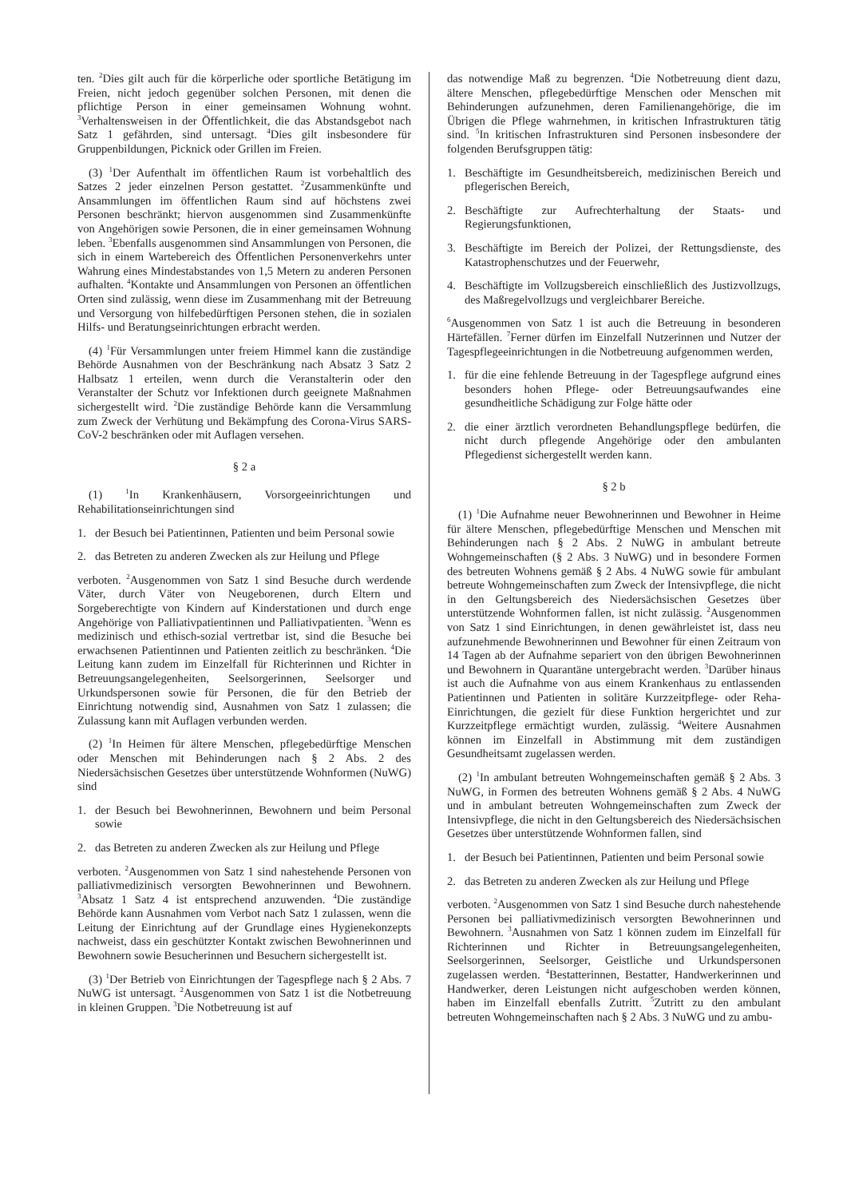ten. <sup>2</sup>Dies gilt auch für die körperliche oder sportliche Betätigung im Freien, nicht jedoch gegenüber solchen Personen, mit denen die pflichtige Person in einer gemeinsamen Wohnung wohnt. <sup>3</sup>Verhaltensweisen in der Öffentlichkeit, die das Abstandsgebot nach Satz 1 gefährden, sind untersagt. <sup>4</sup>Dies gilt insbesondere für Gruppenbildungen, Picknick oder Grillen im Freien.
(3) <sup>1</sup>Der Aufenthalt im öffentlichen Raum ist vorbehaltlich des Satzes 2 jeder einzelnen Person gestattet. <sup>2</sup>Zusammenkünfte und Ansammlungen im öffentlichen Raum sind auf höchstens zwei Personen beschränkt; hiervon ausgenommen sind Zusammenkünfte von Angehörigen sowie Personen, die in einer gemeinsamen Wohnung leben. <sup>3</sup>Ebenfalls ausgenommen sind Ansammlungen von Personen, die sich in einem Wartebereich des Öffentlichen Personenverkehrs unter Wahrung eines Mindestabstandes von 1,5 Metern zu anderen Personen aufhalten. <sup>4</sup>Kontakte und Ansammlungen von Personen an öffentlichen Orten sind zulässig, wenn diese im Zusammenhang mit der Betreuung und Versorgung von hilfebedürftigen Personen stehen, die in sozialen Hilfs- und Beratungseinrichtungen erbracht werden.
(4) <sup>1</sup>Für Versammlungen unter freiem Himmel kann die zuständige Behörde Ausnahmen von der Beschränkung nach Absatz 3 Satz 2 Halbsatz 1 erteilen, wenn durch die Veranstalterin oder den Veranstalter der Schutz vor Infektionen durch geeignete Maßnahmen sichergestellt wird. <sup>2</sup>Die zuständige Behörde kann die Versammlung zum Zweck der Verhütung und Bekämpfung des Corona-Virus SARS-CoV-2 beschränken oder mit Auflagen versehen.
§ 2 a
(1) <sup>1</sup>In Krankenhäusern, Vorsorgeeinrichtungen und Rehabilitationseinrichtungen sind
1. der Besuch bei Patientinnen, Patienten und beim Personal sowie
2. das Betreten zu anderen Zwecken als zur Heilung und Pflege
verboten. <sup>2</sup>Ausgenommen von Satz 1 sind Besuche durch werdende Väter, durch Väter von Neugeborenen, durch Eltern und Sorgeberechtigte von Kindern auf Kinderstationen und durch enge Angehörige von Palliativpatientinnen und Palliativpatienten. <sup>3</sup>Wenn es medizinisch und ethisch-sozial vertretbar ist, sind die Besuche bei erwachsenen Patientinnen und Patienten zeitlich zu beschränken. <sup>4</sup>Die Leitung kann zudem im Einzelfall für Richterinnen und Richter in Betreuungsangelegenheiten, Seelsorgerinnen, Seelsorger und Urkundspersonen sowie für Personen, die für den Betrieb der Einrichtung notwendig sind, Ausnahmen von Satz 1 zulassen; die Zulassung kann mit Auflagen verbunden werden.
(2) <sup>1</sup>In Heimen für ältere Menschen, pflegebedürftige Menschen oder Menschen mit Behinderungen nach § 2 Abs. 2 des Niedersächsischen Gesetzes über unterstützende Wohnformen (NuWG) sind
1. der Besuch bei Bewohnerinnen, Bewohnern und beim Personal sowie
2. das Betreten zu anderen Zwecken als zur Heilung und Pflege
verboten. <sup>2</sup>Ausgenommen von Satz 1 sind nahestehende Personen von palliativmedizinisch versorgten Bewohnerinnen und Bewohnern. <sup>3</sup>Absatz 1 Satz 4 ist entsprechend anzuwenden. <sup>4</sup>Die zuständige Behörde kann Ausnahmen vom Verbot nach Satz 1 zulassen, wenn die Leitung der Einrichtung auf der Grundlage eines Hygienekonzepts nachweist, dass ein geschützter Kontakt zwischen Bewohnerinnen und Bewohnern sowie Besucherinnen und Besuchern sichergestellt ist.
(3) <sup>1</sup>Der Betrieb von Einrichtungen der Tagespflege nach § 2 Abs. 7 NuWG ist untersagt. <sup>2</sup>Ausgenommen von Satz 1 ist die Notbetreuung in kleinen Gruppen. <sup>3</sup>Die Notbetreuung ist auf
das notwendige Maß zu begrenzen. <sup>4</sup>Die Notbetreuung dient dazu, ältere Menschen, pflegebedürftige Menschen oder Menschen mit Behinderungen aufzunehmen, deren Familienangehörige, die im Übrigen die Pflege wahrnehmen, in kritischen Infrastrukturen tätig sind. <sup>5</sup>In kritischen Infrastrukturen sind Personen insbesondere der folgenden Berufsgruppen tätig:
1. Beschäftigte im Gesundheitsbereich, medizinischen Bereich und pflegerischen Bereich,
2. Beschäftigte zur Aufrechterhaltung der Staats- und Regierungsfunktionen,
3. Beschäftigte im Bereich der Polizei, der Rettungsdienste, des Katastrophenschutzes und der Feuerwehr,
4. Beschäftigte im Vollzugsbereich einschließlich des Justizvollzugs, des Maßregelvollzugs und vergleichbarer Bereiche.
<sup>6</sup> Ausgenommen von Satz 1 ist auch die Betreuung in besonderen Härtefällen. <sup>7</sup>Ferner dürfen im Einzelfall Nutzerinnen und Nutzer der Tagespflegeeinrichtungen in die Notbetreuung aufgenommen werden,
1. für die eine fehlende Betreuung in der Tagespflege aufgrund eines besonders hohen Pflege- oder Betreuungsaufwandes eine gesundheitliche Schädigung zur Folge hätte oder
2. die einer ärztlich verordneten Behandlungspflege bedürfen, die nicht durch pflegende Angehörige oder den ambulanten Pflegedienst sichergestellt werden kann.
§ 2 b
(1) <sup>1</sup>Die Aufnahme neuer Bewohnerinnen und Bewohner in Heime für ältere Menschen, pflegebedürftige Menschen und Menschen mit Behinderungen nach § 2 Abs. 2 NuWG in ambulant betreute Wohngemeinschaften (§ 2 Abs. 3 NuWG) und in besondere Formen des betreuten Wohnens gemäß § 2 Abs. 4 NuWG sowie für ambulant betreute Wohngemeinschaften zum Zweck der Intensivpflege, die nicht in den Geltungsbereich des Niedersächsischen Gesetzes über unterstützende Wohnformen fallen, ist nicht zulässig. <sup>2</sup>Ausgenommen von Satz 1 sind Einrichtungen, in denen gewährleistet ist, dass neu aufzunehmende Bewohnerinnen und Bewohner für einen Zeitraum von 14 Tagen ab der Aufnahme separiert von den übrigen Bewohnerinnen und Bewohnern in Quarantäne untergebracht werden. <sup>3</sup>Darüber hinaus ist auch die Aufnahme von aus einem Krankenhaus zu entlassenden Patientinnen und Patienten in solitäre Kurzzeitpflege- oder Reha-Einrichtungen, die gezielt für diese Funktion hergerichtet und zur Kurzzeitpflege ermächtigt wurden, zulässig. <sup>4</sup>Weitere Ausnahmen können im Einzelfall in Abstimmung mit dem zuständigen Gesundheitsamt zugelassen werden.
(2) <sup>1</sup>In ambulant betreuten Wohngemeinschaften gemäß § 2 Abs. 3 NuWG, in Formen des betreuten Wohnens gemäß § 2 Abs. 4 NuWG und in ambulant betreuten Wohngemeinschaften zum Zweck der Intensivpflege, die nicht in den Geltungsbereich des Niedersächsischen Gesetzes über unterstützende Wohnformen fallen, sind
1. der Besuch bei Patientinnen, Patienten und beim Personal sowie
2. das Betreten zu anderen Zwecken als zur Heilung und Pflege
verboten. <sup>2</sup>Ausgenommen von Satz 1 sind Besuche durch nahestehende Personen bei palliativmedizinisch versorgten Bewohnerinnen und Bewohnern. <sup>3</sup>Ausnahmen von Satz 1 können zudem im Einzelfall für Richterinnen und Richter in Betreuungsangelegenheiten, Seelsorgerinnen, Seelsorger, Geistliche und Urkundspersonen zugelassen werden. <sup>4</sup>Bestatterinnen, Bestatter, Handwerkerinnen und Handwerker, deren Leistungen nicht aufgeschoben werden können, haben im Einzelfall ebenfalls Zutritt. <sup>5</sup>Zutritt zu den ambulant betreuten Wohngemeinschaften nach § 2 Abs. 3 NuWG und zu ambu-